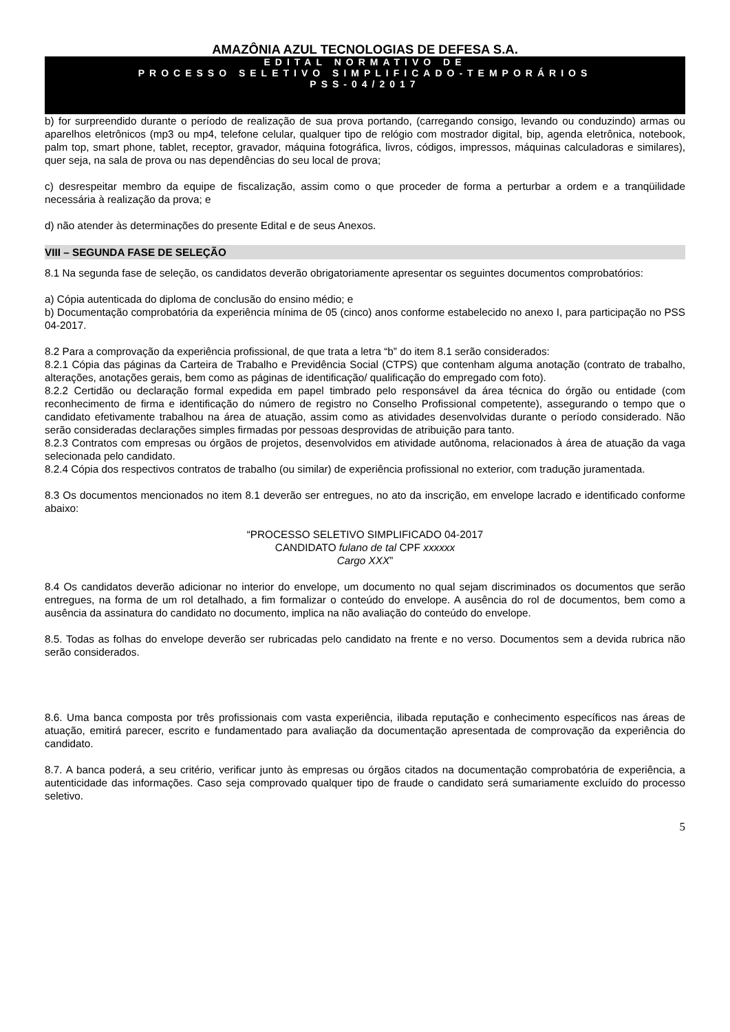AMAZÔNIA AZUL TECNOLOGIAS DE DEFESA S.A.
EDITAL NORMATIVO DE
PROCESSO SELETIVO SIMPLIFICADO-TEMPORÁRIOS
PSS-04/2017
b) for surpreendido durante o período de realização de sua prova portando, (carregando consigo, levando ou conduzindo) armas ou aparelhos eletrônicos (mp3 ou mp4, telefone celular, qualquer tipo de relógio com mostrador digital, bip, agenda eletrônica, notebook, palm top, smart phone, tablet, receptor, gravador, máquina fotográfica, livros, códigos, impressos, máquinas calculadoras e similares), quer seja, na sala de prova ou nas dependências do seu local de prova;
c) desrespeitar membro da equipe de fiscalização, assim como o que proceder de forma a perturbar a ordem e a tranqüilidade necessária à realização da prova; e
d) não atender às determinações do presente Edital e de seus Anexos.
VIII – SEGUNDA FASE DE SELEÇÃO
8.1 Na segunda fase de seleção, os candidatos deverão obrigatoriamente apresentar os seguintes documentos comprobatórios:
a) Cópia autenticada do diploma de conclusão do ensino médio; e
b) Documentação comprobatória da experiência mínima de 05 (cinco) anos conforme estabelecido no anexo I, para participação no PSS 04-2017.
8.2 Para a comprovação da experiência profissional, de que trata a letra “b” do item 8.1 serão considerados:
8.2.1 Cópia das páginas da Carteira de Trabalho e Previdência Social (CTPS) que contenham alguma anotação (contrato de trabalho, alterações, anotações gerais, bem como as páginas de identificação/ qualificação do empregado com foto).
8.2.2 Certidão ou declaração formal expedida em papel timbrado pelo responsável da área técnica do órgão ou entidade (com reconhecimento de firma e identificação do número de registro no Conselho Profissional competente), assegurando o tempo que o candidato efetivamente trabalhou na área de atuação, assim como as atividades desenvolvidas durante o período considerado. Não serão consideradas declarações simples firmadas por pessoas desprovidas de atribuição para tanto.
8.2.3 Contratos com empresas ou órgãos de projetos, desenvolvidos em atividade autônoma, relacionados à área de atuação da vaga selecionada pelo candidato.
8.2.4 Cópia dos respectivos contratos de trabalho (ou similar) de experiência profissional no exterior, com tradução juramentada.
8.3 Os documentos mencionados no item 8.1 deverão ser entregues, no ato da inscrição, em envelope lacrado e identificado conforme abaixo:
“PROCESSO SELETIVO SIMPLIFICADO 04-2017
CANDIDATO fulano de tal CPF xxxxxx
Cargo XXX”
8.4 Os candidatos deverão adicionar no interior do envelope, um documento no qual sejam discriminados os documentos que serão entregues, na forma de um rol detalhado, a fim formalizar o conteúdo do envelope. A ausência do rol de documentos, bem como a ausência da assinatura do candidato no documento, implica na não avaliação do conteúdo do envelope.
8.5. Todas as folhas do envelope deverão ser rubricadas pelo candidato na frente e no verso. Documentos sem a devida rubrica não serão considerados.
8.6. Uma banca composta por três profissionais com vasta experiência, ilibada reputação e conhecimento específicos nas áreas de atuação, emitirá parecer, escrito e fundamentado para avaliação da documentação apresentada de comprovação da experiência do candidato.
8.7. A banca poderá, a seu critério, verificar junto às empresas ou órgãos citados na documentação comprobatória de experiência, a autenticidade das informações. Caso seja comprovado qualquer tipo de fraude o candidato será sumariamente excluído do processo seletivo.
5